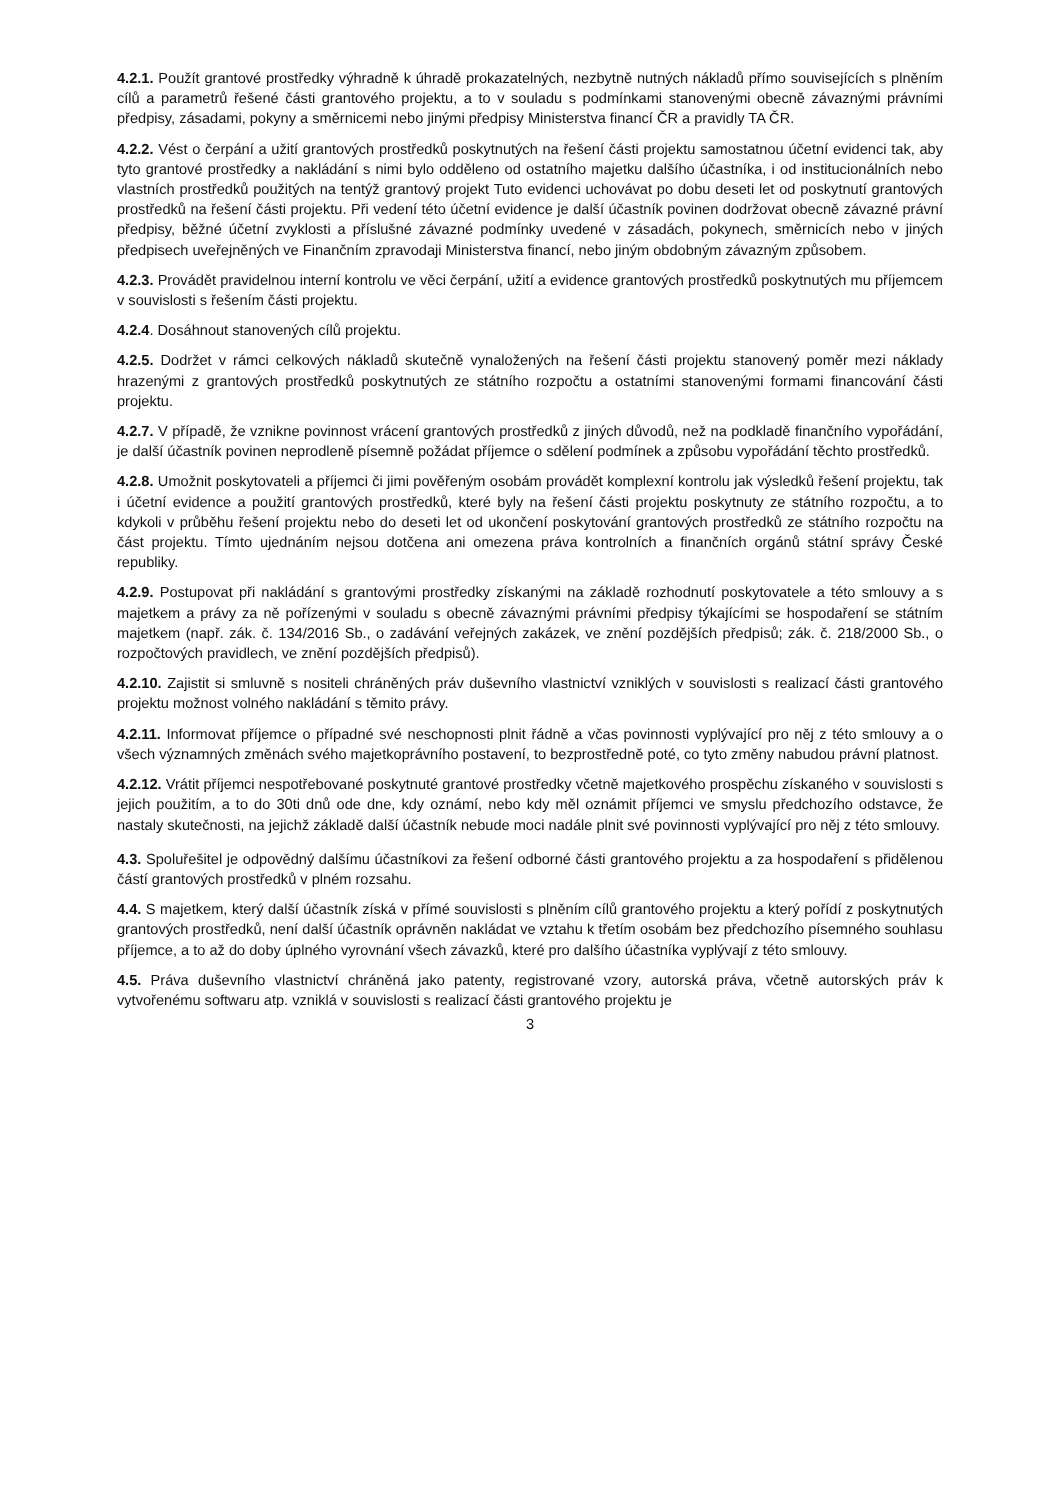4.2.1. Použít grantové prostředky výhradně k úhradě prokazatelných, nezbytně nutných nákladů přímo souvisejících s plněním cílů a parametrů řešené části grantového projektu, a to v souladu s podmínkami stanovenými obecně závaznými právními předpisy, zásadami, pokyny a směrnicemi nebo jinými předpisy Ministerstva financí ČR a pravidly TA ČR.
4.2.2. Vést o čerpání a užití grantových prostředků poskytnutých na řešení části projektu samostatnou účetní evidenci tak, aby tyto grantové prostředky a nakládání s nimi bylo odděleno od ostatního majetku dalšího účastníka, i od institucionálních nebo vlastních prostředků použitých na tentýž grantový projekt Tuto evidenci uchovávat po dobu deseti let od poskytnutí grantových prostředků na řešení části projektu. Při vedení této účetní evidence je další účastník povinen dodržovat obecně závazné právní předpisy, běžné účetní zvyklosti a příslušné závazné podmínky uvedené v zásadách, pokynech, směrnicích nebo v jiných předpisech uveřejněných ve Finančním zpravodaji Ministerstva financí, nebo jiným obdobným závazným způsobem.
4.2.3. Provádět pravidelnou interní kontrolu ve věci čerpání, užití a evidence grantových prostředků poskytnutých mu příjemcem v souvislosti s řešením části projektu.
4.2.4. Dosáhnout stanovených cílů projektu.
4.2.5. Dodržet v rámci celkových nákladů skutečně vynaložených na řešení části projektu stanovený poměr mezi náklady hrazenými z grantových prostředků poskytnutých ze státního rozpočtu a ostatními stanovenými formami financování části projektu.
4.2.7. V případě, že vznikne povinnost vrácení grantových prostředků z jiných důvodů, než na podkladě finančního vypořádání, je další účastník povinen neprodleně písemně požádat příjemce o sdělení podmínek a způsobu vypořádání těchto prostředků.
4.2.8. Umožnit poskytovateli a příjemci či jimi pověřeným osobám provádět komplexní kontrolu jak výsledků řešení projektu, tak i účetní evidence a použití grantových prostředků, které byly na řešení části projektu poskytnuty ze státního rozpočtu, a to kdykoli v průběhu řešení projektu nebo do deseti let od ukončení poskytování grantových prostředků ze státního rozpočtu na část projektu. Tímto ujednáním nejsou dotčena ani omezena práva kontrolních a finančních orgánů státní správy České republiky.
4.2.9. Postupovat při nakládání s grantovými prostředky získanými na základě rozhodnutí poskytovatele a této smlouvy a s majetkem a právy za ně pořízenými v souladu s obecně závaznými právními předpisy týkajícími se hospodaření se státním majetkem (např. zák. č. 134/2016 Sb., o zadávání veřejných zakázek, ve znění pozdějších předpisů; zák. č. 218/2000 Sb., o rozpočtových pravidlech, ve znění pozdějších předpisů).
4.2.10. Zajistit si smluvně s nositeli chráněných práv duševního vlastnictví vzniklých v souvislosti s realizací části grantového projektu možnost volného nakládání s těmito právy.
4.2.11. Informovat příjemce o případné své neschopnosti plnit řádně a včas povinnosti vyplývající pro něj z této smlouvy a o všech významných změnách svého majetkoprávního postavení, to bezprostředně poté, co tyto změny nabudou právní platnost.
4.2.12. Vrátit příjemci nespotřebované poskytnuté grantové prostředky včetně majetkového prospěchu získaného v souvislosti s jejich použitím, a to do 30ti dnů ode dne, kdy oznámí, nebo kdy měl oznámit příjemci ve smyslu předchozího odstavce, že nastaly skutečnosti, na jejichž základě další účastník nebude moci nadále plnit své povinnosti vyplývající pro něj z této smlouvy.
4.3. Spoluřešitel je odpovědný dalšímu účastníkovi za řešení odborné části grantového projektu a za hospodaření s přidělenou částí grantových prostředků v plném rozsahu.
4.4. S majetkem, který další účastník získá v přímé souvislosti s plněním cílů grantového projektu a který pořídí z poskytnutých grantových prostředků, není další účastník oprávněn nakládat ve vztahu k třetím osobám bez předchozího písemného souhlasu příjemce, a to až do doby úplného vyrovnání všech závazků, které pro dalšího účastníka vyplývají z této smlouvy.
4.5. Práva duševního vlastnictví chráněná jako patenty, registrované vzory, autorská práva, včetně autorských práv k vytvořenému softwaru atp. vzniklá v souvislosti s realizací části grantového projektu je
3